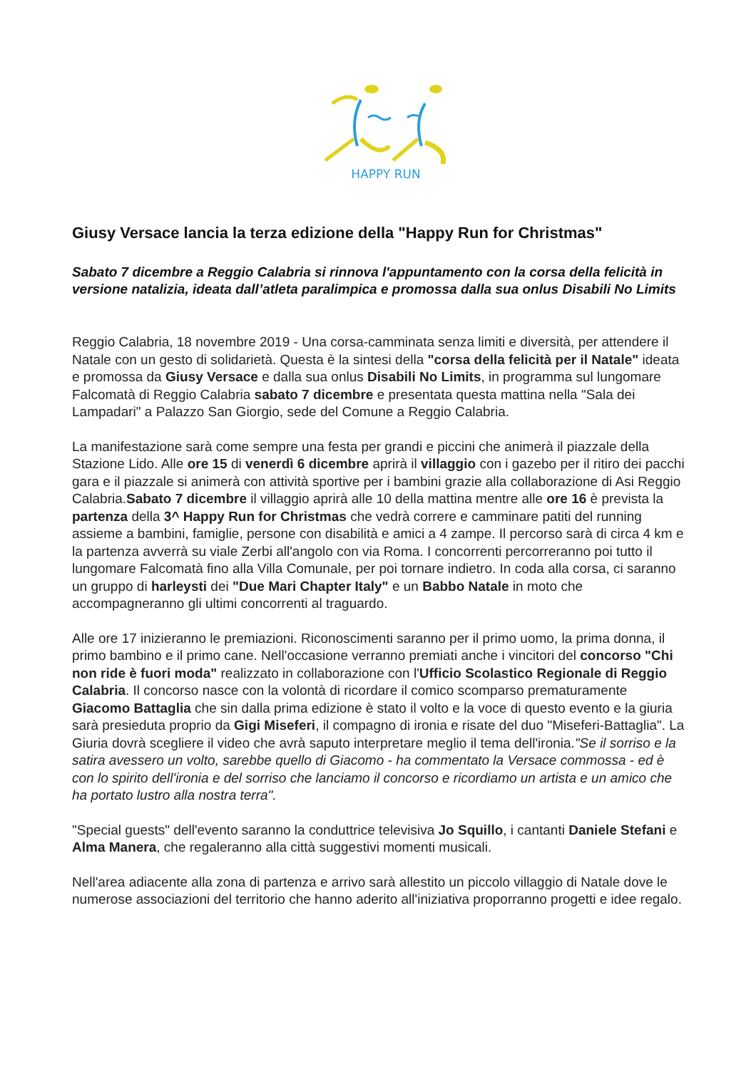HAPPY RUN
Giusy Versace lancia la terza edizione della "Happy Run for Christmas"
Sabato 7 dicembre a Reggio Calabria si rinnova l'appuntamento con la corsa della felicità in versione natalizia, ideata dall’atleta paralimpica e promossa dalla sua onlus Disabili No Limits
Reggio Calabria, 18 novembre 2019 - Una corsa-camminata senza limiti e diversità, per attendere il Natale con un gesto di solidarietà. Questa è la sintesi della "corsa della felicità per il Natale" ideata e promossa da Giusy Versace e dalla sua onlus Disabili No Limits, in programma sul lungomare Falcomatà di Reggio Calabria sabato 7 dicembre e presentata questa mattina nella "Sala dei Lampadari" a Palazzo San Giorgio, sede del Comune a Reggio Calabria.
La manifestazione sarà come sempre una festa per grandi e piccini che animerà il piazzale della Stazione Lido. Alle ore 15 di venerdì 6 dicembre aprirà il villaggio con i gazebo per il ritiro dei pacchi gara e il piazzale si animerà con attività sportive per i bambini grazie alla collaborazione di Asi Reggio Calabria.Sabato 7 dicembre il villaggio aprirà alle 10 della mattina mentre alle ore 16 è prevista la partenza della 3^ Happy Run for Christmas che vedrà correre e camminare patiti del running assieme a bambini, famiglie, persone con disabilità e amici a 4 zampe. Il percorso sarà di circa 4 km e la partenza avverrà su viale Zerbi all'angolo con via Roma. I concorrenti percorreranno poi tutto il lungomare Falcomatà fino alla Villa Comunale, per poi tornare indietro. In coda alla corsa, ci saranno un gruppo di harleysti dei "Due Mari Chapter Italy" e un Babbo Natale in moto che accompagneranno gli ultimi concorrenti al traguardo.
Alle ore 17 inizieranno le premiazioni. Riconoscimenti saranno per il primo uomo, la prima donna, il primo bambino e il primo cane. Nell'occasione verranno premiati anche i vincitori del concorso "Chi non ride è fuori moda" realizzato in collaborazione con l'Ufficio Scolastico Regionale di Reggio Calabria. Il concorso nasce con la volontà di ricordare il comico scomparso prematuramente Giacomo Battaglia che sin dalla prima edizione è stato il volto e la voce di questo evento e la giuria sarà presieduta proprio da Gigi Miseferi, il compagno di ironia e risate del duo "Miseferi-Battaglia". La Giuria dovrà scegliere il video che avrà saputo interpretare meglio il tema dell'ironia."Se il sorriso e la satira avessero un volto, sarebbe quello di Giacomo - ha commentato la Versace commossa - ed è con lo spirito dell'ironia e del sorriso che lanciamo il concorso e ricordiamo un artista e un amico che ha portato lustro alla nostra terra".
"Special guests" dell'evento saranno la conduttrice televisiva Jo Squillo, i cantanti Daniele Stefani e Alma Manera, che regaleranno alla città suggestivi momenti musicali.
Nell'area adiacente alla zona di partenza e arrivo sarà allestito un piccolo villaggio di Natale dove le numerose associazioni del territorio che hanno aderito all'iniziativa proporranno progetti e idee regalo.